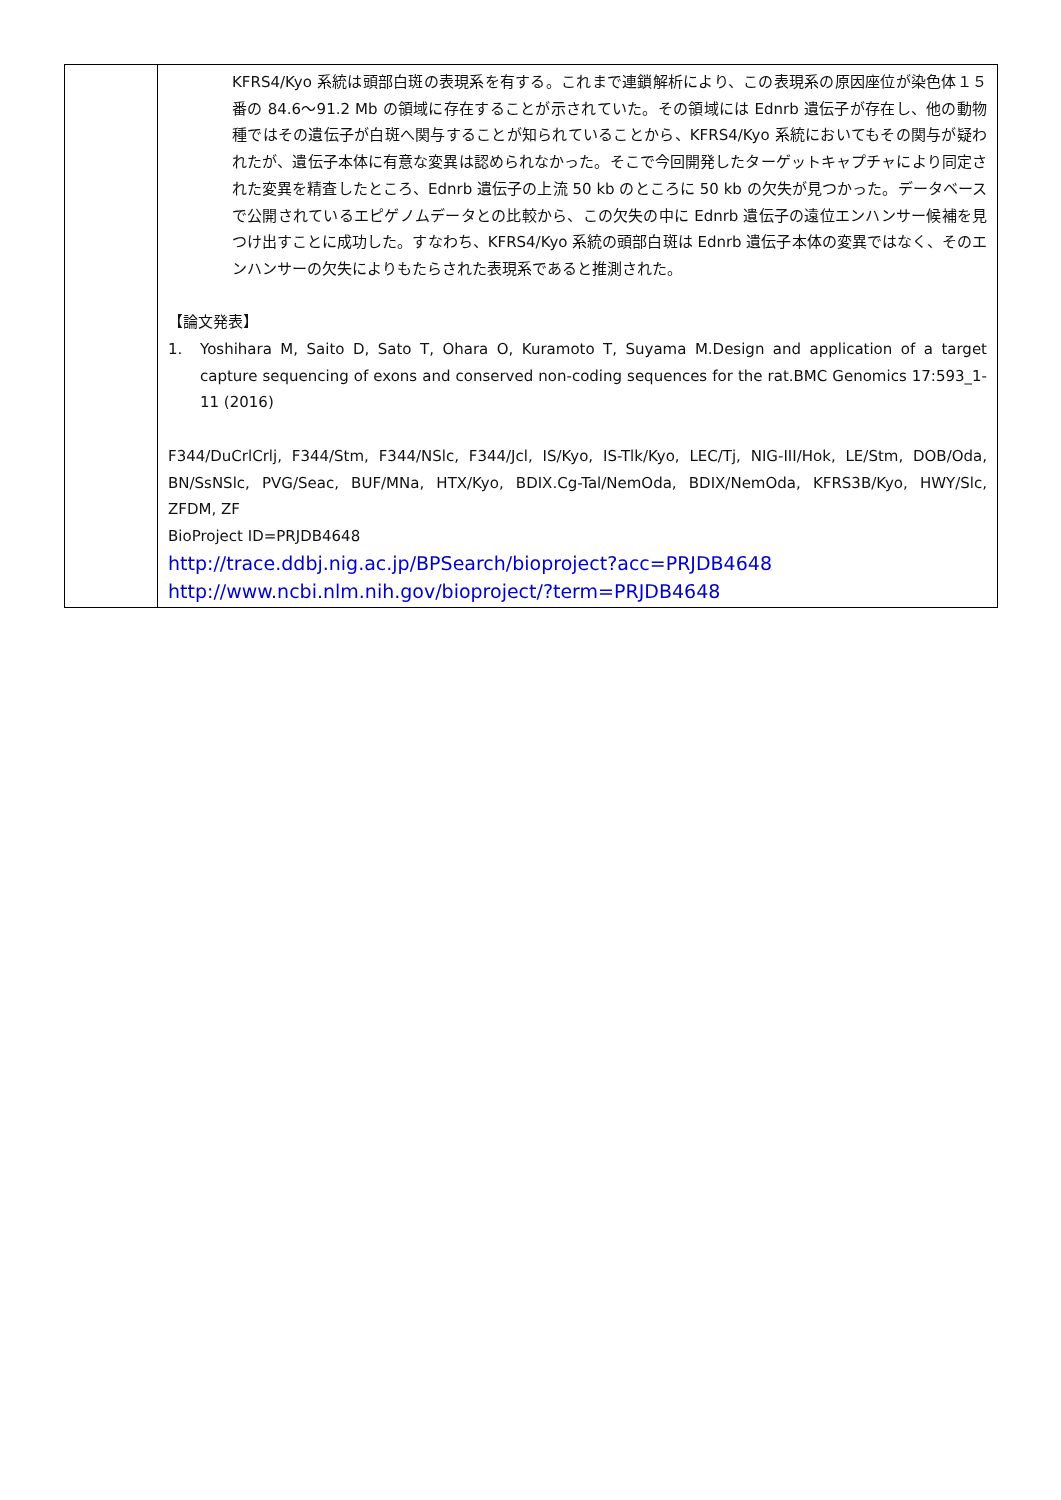| | KFRS4/Kyo 系統は頭部白斑の表現系を有する。これまで連鎖解析により、この表現系の原因座位が染色体１５番の 84.6～91.2 Mb の領域に存在することが示されていた。その領域には Ednrb 遺伝子が存在し、他の動物種ではその遺伝子が白斑へ関与することが知られていることから、KFRS4/Kyo 系統においてもその関与が疑われたが、遺伝子本体に有意な変異は認められなかった。そこで今回開発したターゲットキャプチャにより同定された変異を精査したところ、Ednrb 遺伝子の上流 50 kb のところに 50 kb の欠失が見つかった。データベースで公開されているエピゲノムデータとの比較から、この欠失の中に Ednrb 遺伝子の遠位エンハンサー候補を見つけ出すことに成功した。すなわち、KFRS4/Kyo 系統の頭部白斑は Ednrb 遺伝子本体の変異ではなく、そのエンハンサーの欠失によりもたらされた表現系であると推測された。 【論文発表】 1. Yoshihara M, Saito D, Sato T, Ohara O, Kuramoto T, Suyama M.Design and application of a target capture sequencing of exons and conserved non-coding sequences for the rat.BMC Genomics 17:593_1-11 (2016) F344/DuCrlCrlj, F344/Stm, F344/NSlc, F344/Jcl, IS/Kyo, IS-Tlk/Kyo, LEC/Tj, NIG-III/Hok, LE/Stm, DOB/Oda, BN/SsNSlc, PVG/Seac, BUF/MNa, HTX/Kyo, BDIX.Cg-Tal/NemOda, BDIX/NemOda, KFRS3B/Kyo, HWY/Slc, ZFDM, ZF BioProject ID=PRJDB4648 http://trace.ddbj.nig.ac.jp/BPSearch/bioproject?acc=PRJDB4648 http://www.ncbi.nlm.nih.gov/bioproject/?term=PRJDB4648 |